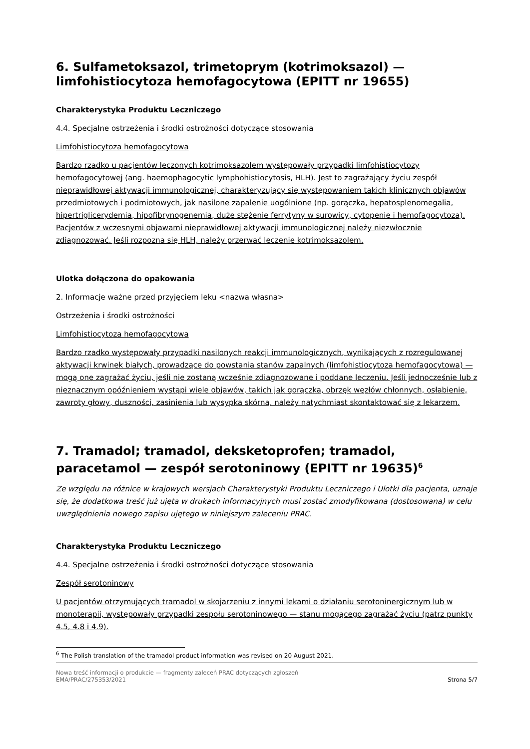6. Sulfametoksazol, trimetoprym (kotrimoksazol) — limfohistiocytoza hemofagocytowa (EPITT nr 19655)
Charakterystyka Produktu Leczniczego
4.4. Specjalne ostrzeżenia i środki ostrożności dotyczące stosowania
Limfohistiocytoza hemofagocytowa
Bardzo rzadko u pacjentów leczonych kotrimoksazolem występowały przypadki limfohistiocytozy hemofagocytowej (ang. haemophagocytic lymphohistiocytosis, HLH). Jest to zagrażający życiu zespół nieprawidłowej aktywacji immunologicznej, charakteryzujący się występowaniem takich klinicznych objawów przedmiotowych i podmiotowych, jak nasilone zapalenie uogólnione (np. gorączka, hepatosplenomegalia, hipertriglicerydemia, hipofibrynogenemia, duże stężenie ferrytyny w surowicy, cytopenie i hemofagocytoza). Pacjentów z wczesnymi objawami nieprawidłowej aktywacji immunologicznej należy niezwłocznie zdiagnozować. Jeśli rozpozna się HLH, należy przerwać leczenie kotrimoksazolem.
Ulotka dołączona do opakowania
2. Informacje ważne przed przyjęciem leku <nazwa własna>
Ostrzeżenia i środki ostrożności
Limfohistiocytoza hemofagocytowa
Bardzo rzadko występowały przypadki nasilonych reakcji immunologicznych, wynikających z rozregulowanej aktywacji krwinek białych, prowadzące do powstania stanów zapalnych (limfohistiocytoza hemofagocytowa) — mogą one zagrażać życiu, jeśli nie zostaną wcześnie zdiagnozowane i poddane leczeniu. Jeśli jednocześnie lub z nieznacznym opóźnieniem wystąpi wiele objawów, takich jak gorączka, obrzęk węzłów chłonnych, osłabienie, zawroty głowy, duszności, zasinienia lub wysypka skórna, należy natychmiast skontaktować się z lekarzem.
7. Tramadol; tramadol, deksketoprofen; tramadol, paracetamol — zespół serotoninowy (EPITT nr 19635)<sup>6</sup>
Ze względu na różnice w krajowych wersjach Charakterystyki Produktu Leczniczego i Ulotki dla pacjenta, uznaje się, że dodatkowa treść już ujęta w drukach informacyjnych musi zostać zmodyfikowana (dostosowana) w celu uwzględnienia nowego zapisu ujętego w niniejszym zaleceniu PRAC.
Charakterystyka Produktu Leczniczego
4.4. Specjalne ostrzeżenia i środki ostrożności dotyczące stosowania
Zespół serotoninowy
U pacjentów otrzymujących tramadol w skojarzeniu z innymi lekami o działaniu serotoninergicznym lub w monoterapii, występowały przypadki zespołu serotoninowego — stanu mogącego zagrażać życiu (patrz punkty 4.5, 4.8 i 4.9).
<sup>6</sup> The Polish translation of the tramadol product information was revised on 20 August 2021.
Nowa treść informacji o produkcie — fragmenty zaleceń PRAC dotyczących zgłoszeń
EMA/PRAC/275353/2021 Strona 5/7